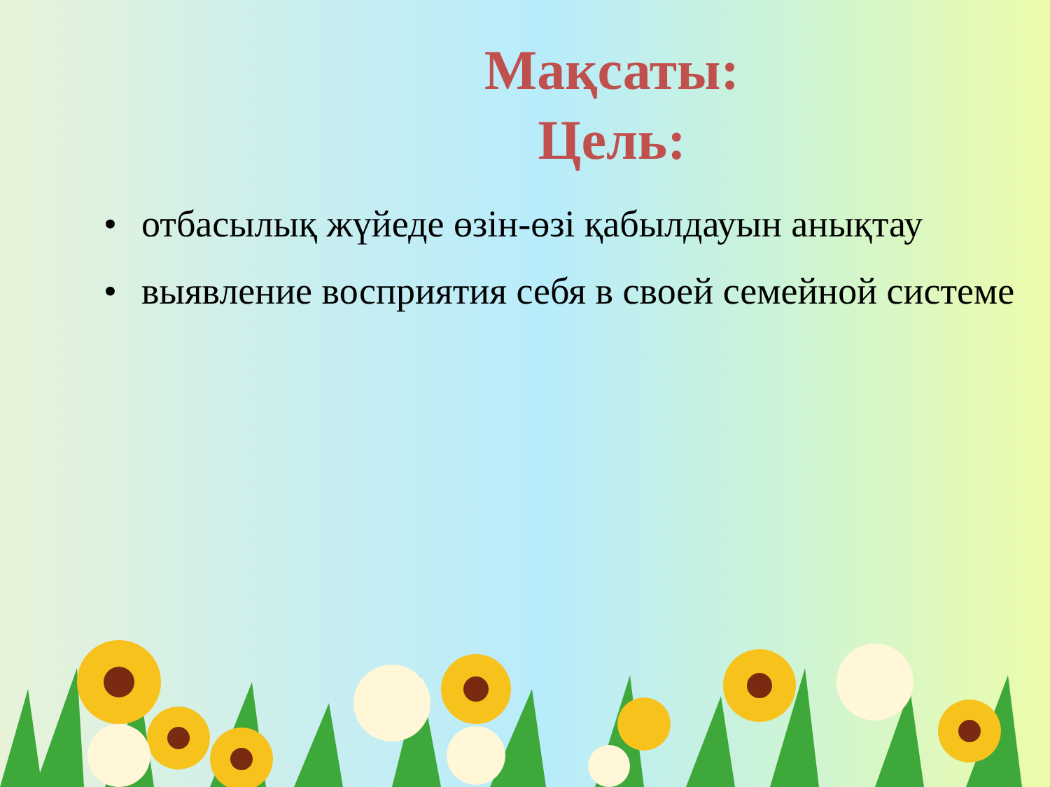Мақсаты:
Цель:
• отбасылық жүйеде өзін-өзі қабылдауын анықтау
• выявление восприятия себя в своей семейной системе